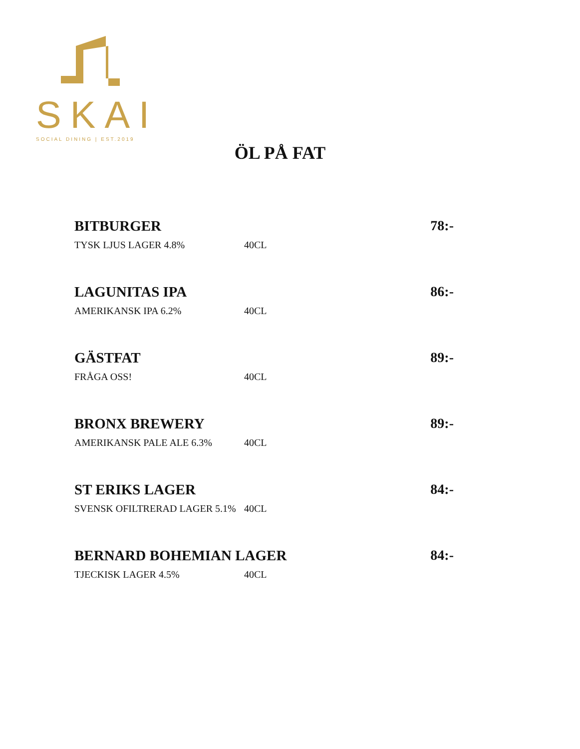SKAI
SOCIAL DINING | EST.2019
ÖL PÅ FAT
BITBURGER
78:-
TYSK LJUS LAGER 4.8%
40CL
LAGUNITAS IPA
86:-
AMERIKANSK IPA 6.2%
40CL
GÄSTFAT
89:-
FRÅGA OSS!
40CL
BRONX BREWERY
89:-
AMERIKANSK PALE ALE 6.3%
40CL
ST ERIKS LAGER
84:-
SVENSK OFILTRERAD LAGER 5.1%
40CL
BERNARD BOHEMIAN LAGER
84:-
TJECKISK LAGER 4.5%
40CL